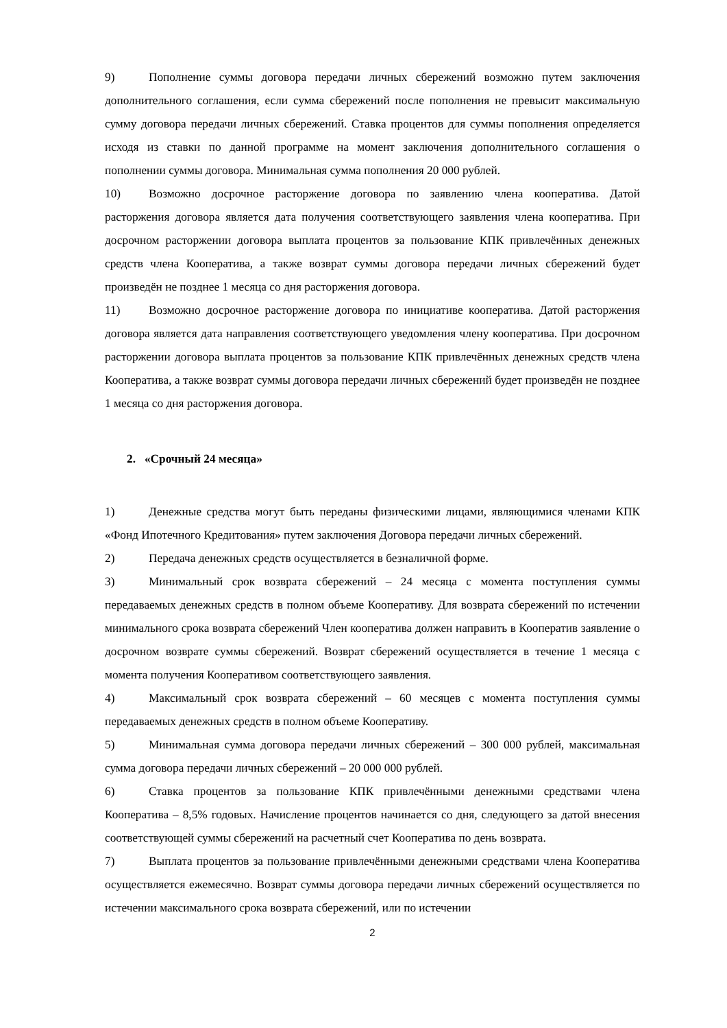9) Пополнение суммы договора передачи личных сбережений возможно путем заключения дополнительного соглашения, если сумма сбережений после пополнения не превысит максимальную сумму договора передачи личных сбережений. Ставка процентов для суммы пополнения определяется исходя из ставки по данной программе на момент заключения дополнительного соглашения о пополнении суммы договора. Минимальная сумма пополнения 20 000 рублей.
10) Возможно досрочное расторжение договора по заявлению члена кооператива. Датой расторжения договора является дата получения соответствующего заявления члена кооператива. При досрочном расторжении договора выплата процентов за пользование КПК привлечённых денежных средств члена Кооператива, а также возврат суммы договора передачи личных сбережений будет произведён не позднее 1 месяца со дня расторжения договора.
11) Возможно досрочное расторжение договора по инициативе кооператива. Датой расторжения договора является дата направления соответствующего уведомления члену кооператива. При досрочном расторжении договора выплата процентов за пользование КПК привлечённых денежных средств члена Кооператива, а также возврат суммы договора передачи личных сбережений будет произведён не позднее 1 месяца со дня расторжения договора.
2. «Срочный 24 месяца»
1) Денежные средства могут быть переданы физическими лицами, являющимися членами КПК «Фонд Ипотечного Кредитования» путем заключения Договора передачи личных сбережений.
2) Передача денежных средств осуществляется в безналичной форме.
3) Минимальный срок возврата сбережений – 24 месяца с момента поступления суммы передаваемых денежных средств в полном объеме Кооперативу. Для возврата сбережений по истечении минимального срока возврата сбережений Член кооператива должен направить в Кооператив заявление о досрочном возврате суммы сбережений. Возврат сбережений осуществляется в течение 1 месяца с момента получения Кооперативом соответствующего заявления.
4) Максимальный срок возврата сбережений – 60 месяцев с момента поступления суммы передаваемых денежных средств в полном объеме Кооперативу.
5) Минимальная сумма договора передачи личных сбережений – 300 000 рублей, максимальная сумма договора передачи личных сбережений – 20 000 000 рублей.
6) Ставка процентов за пользование КПК привлечёнными денежными средствами члена Кооператива – 8,5% годовых. Начисление процентов начинается со дня, следующего за датой внесения соответствующей суммы сбережений на расчетный счет Кооператива по день возврата.
7) Выплата процентов за пользование привлечёнными денежными средствами члена Кооператива осуществляется ежемесячно. Возврат суммы договора передачи личных сбережений осуществляется по истечении максимального срока возврата сбережений, или по истечении
2